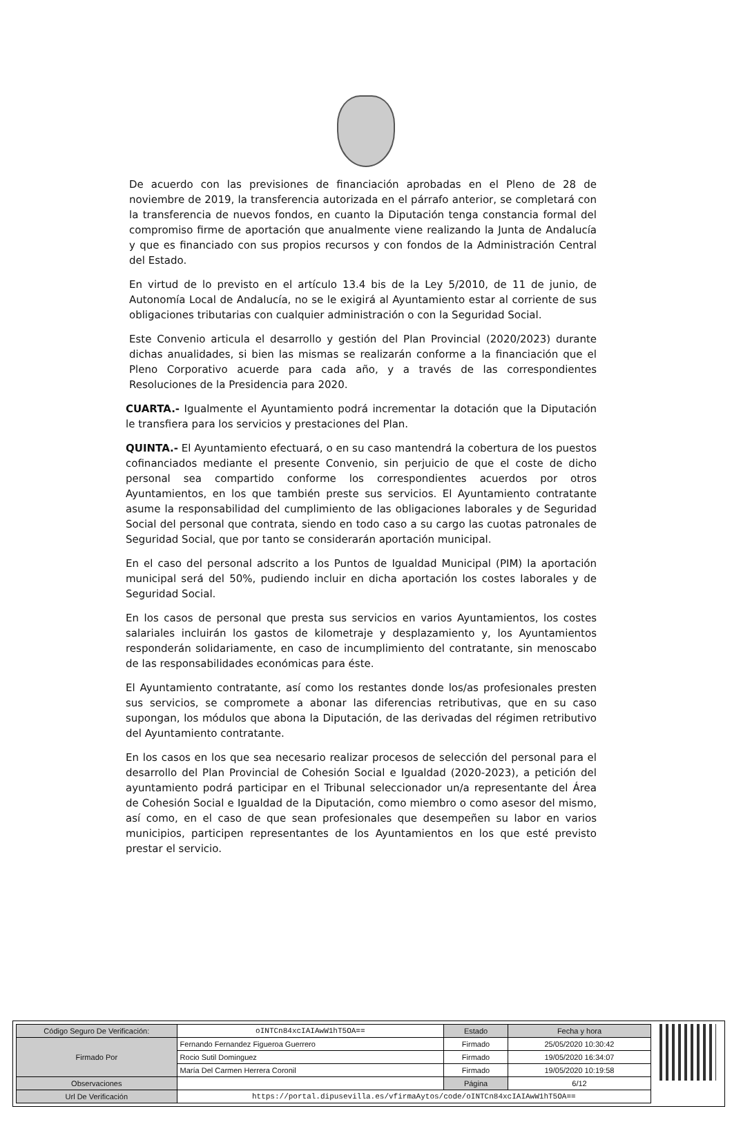De acuerdo con las previsiones de financiación aprobadas en el Pleno de 28 de noviembre de 2019, la transferencia autorizada en el párrafo anterior, se completará con la transferencia de nuevos fondos, en cuanto la Diputación tenga constancia formal del compromiso firme de aportación que anualmente viene realizando la Junta de Andalucía y que es financiado con sus propios recursos y con fondos de la Administración Central del Estado.
En virtud de lo previsto en el artículo 13.4 bis de la Ley 5/2010, de 11 de junio, de Autonomía Local de Andalucía, no se le exigirá al Ayuntamiento estar al corriente de sus obligaciones tributarias con cualquier administración o con la Seguridad Social.
Este Convenio articula el desarrollo y gestión del Plan Provincial (2020/2023) durante dichas anualidades, si bien las mismas se realizarán conforme a la financiación que el Pleno Corporativo acuerde para cada año, y a través de las correspondientes Resoluciones de la Presidencia para 2020.
CUARTA.- Igualmente el Ayuntamiento podrá incrementar la dotación que la Diputación le transfiera para los servicios y prestaciones del Plan.
QUINTA.- El Ayuntamiento efectuará, o en su caso mantendrá la cobertura de los puestos cofinanciados mediante el presente Convenio, sin perjuicio de que el coste de dicho personal sea compartido conforme los correspondientes acuerdos por otros Ayuntamientos, en los que también preste sus servicios. El Ayuntamiento contratante asume la responsabilidad del cumplimiento de las obligaciones laborales y de Seguridad Social del personal que contrata, siendo en todo caso a su cargo las cuotas patronales de Seguridad Social, que por tanto se considerarán aportación municipal.
En el caso del personal adscrito a los Puntos de Igualdad Municipal (PIM) la aportación municipal será del 50%, pudiendo incluir en dicha aportación los costes laborales y de Seguridad Social.
En los casos de personal que presta sus servicios en varios Ayuntamientos, los costes salariales incluirán los gastos de kilometraje y desplazamiento y, los Ayuntamientos responderán solidariamente, en caso de incumplimiento del contratante, sin menoscabo de las responsabilidades económicas para éste.
El Ayuntamiento contratante, así como los restantes donde los/as profesionales presten sus servicios, se compromete a abonar las diferencias retributivas, que en su caso supongan, los módulos que abona la Diputación, de las derivadas del régimen retributivo del Ayuntamiento contratante.
En los casos en los que sea necesario realizar procesos de selección del personal para el desarrollo del Plan Provincial de Cohesión Social e Igualdad (2020-2023), a petición del ayuntamiento podrá participar en el Tribunal seleccionador un/a representante del Área de Cohesión Social e Igualdad de la Diputación, como miembro o como asesor del mismo, así como, en el caso de que sean profesionales que desempeñen su labor en varios municipios, participen representantes de los Ayuntamientos en los que esté previsto prestar el servicio.
| Código Seguro De Verificación: | oINTCn84xcIAIAwW1hT5OA== | Estado | Fecha y hora |
| Firmado Por | Fernando Fernandez Figueroa Guerrero | Firmado | 25/05/2020 10:30:42 |
| | Rocio Sutil Dominguez | Firmado | 19/05/2020 16:34:07 |
| | María Del Carmen Herrera Coronil | Firmado | 19/05/2020 10:19:58 |
| Observaciones | | Página | 6/12 |
| Url De Verificación | https://portal.dipusevilla.es/vfirmaAytos/code/oINTCn84xcIAIAwW1hT5OA== | | |